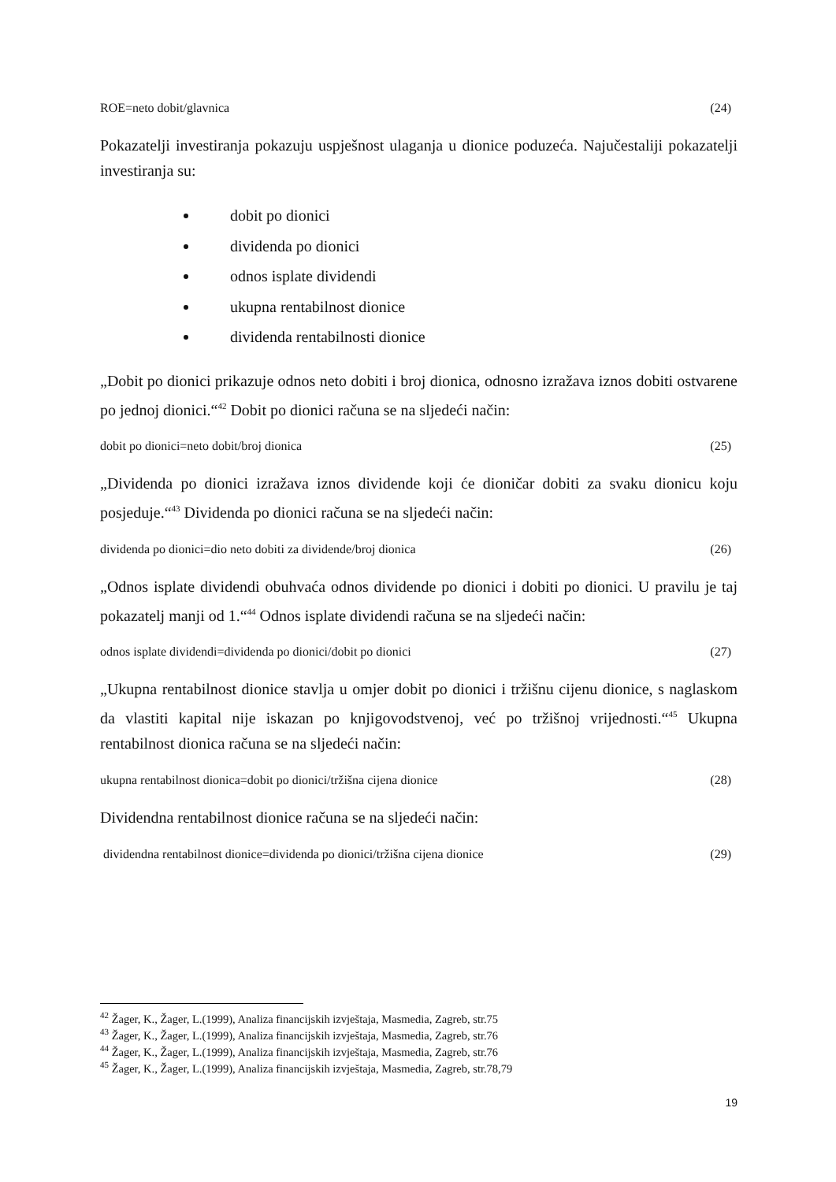ROE=neto dobit/glavnica (24)
Pokazatelji investiranja pokazuju uspješnost ulaganja u dionice poduzeća. Najučestaliji pokazatelji investiranja su:
dobit po dionici
dividenda po dionici
odnos isplate dividendi
ukupna rentabilnost dionice
dividenda rentabilnosti dionice
„Dobit po dionici prikazuje odnos neto dobiti i broj dionica, odnosno izražava iznos dobiti ostvarene po jednoj dionici.“<sup>42</sup> Dobit po dionici računa se na sljedeći način:
dobit po dionici=neto dobit/broj dionica (25)
„Dividenda po dionici izražava iznos dividende koji će dioničar dobiti za svaku dionicu koju posjeduje.“<sup>43</sup> Dividenda po dionici računa se na sljedeći način:
dividenda po dionici=dio neto dobiti za dividende/broj dionica (26)
„Odnos isplate dividendi obuhvaća odnos dividende po dionici i dobiti po dionici. U pravilu je taj pokazatelj manji od 1.“<sup>44</sup> Odnos isplate dividendi računa se na sljedeći način:
odnos isplate dividendi=dividenda po dionici/dobit po dionici (27)
„Ukupna rentabilnost dionice stavlja u omjer dobit po dionici i tržišnu cijenu dionice, s naglaskom da vlastiti kapital nije iskazan po knjigovodstvenoj, već po tržišnoj vrijednosti.“<sup>45</sup> Ukupna rentabilnost dionica računa se na sljedeći način:
ukupna rentabilnost dionica=dobit po dionici/tržišna cijena dionice (28)
Dividendna rentabilnost dionice računa se na sljedeći način:
dividendna rentabilnost dionice=dividenda po dionici/tržišna cijena dionice (29)
<sup>42</sup> Žager, K., Žager, L.(1999), Analiza financijskih izvještaja, Masmedia, Zagreb, str.75
<sup>43</sup> Žager, K., Žager, L.(1999), Analiza financijskih izvještaja, Masmedia, Zagreb, str.76
<sup>44</sup> Žager, K., Žager, L.(1999), Analiza financijskih izvještaja, Masmedia, Zagreb, str.76
<sup>45</sup> Žager, K., Žager, L.(1999), Analiza financijskih izvještaja, Masmedia, Zagreb, str.78,79
19